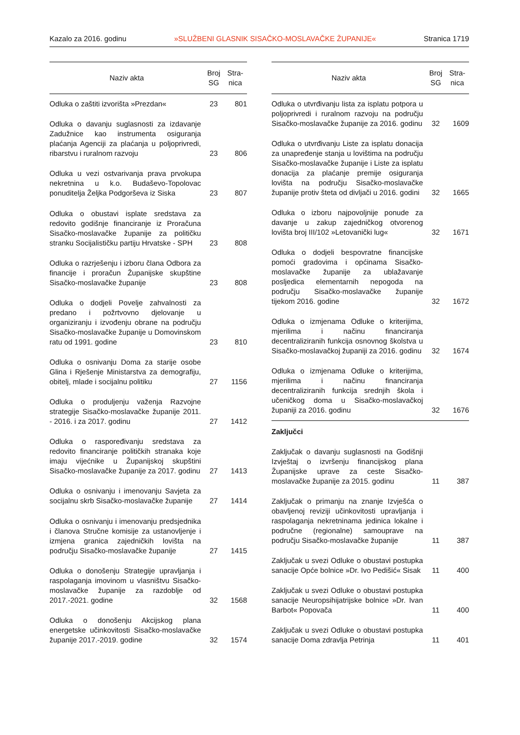Kazalo za 2016. godinu »SLUŽBENI GLASNIK SISAČKO-MOSLAVAČKE ŽUPANIJE« Stranica 1719
| Naziv akta | Broj SG | Stra- nica |
| --- | --- | --- |
| Odluka o zaštiti izvorišta »Prezdan« | 23 | 801 |
| Odluka o davanju suglasnosti za izdavanje Zadužnice kao instrumenta osiguranja plaćanja Agenciji za plaćanja u poljoprivredi, ribarstvu i ruralnom razvoju | 23 | 806 |
| Odluka u vezi ostvarivanja prava prvokupa nekretnina u k.o. Budaševo-Topolovac ponuditelja Željka Podgorševa iz Siska | 23 | 807 |
| Odluka o obustavi isplate sredstava za redovito godišnje financiranje iz Proračuna Sisačko-moslavačke županije za političku stranku Socijalističku partiju Hrvatske - SPH | 23 | 808 |
| Odluka o razrješenju i izboru člana Odbora za financije i proračun Županijske skupštine Sisačko-moslavačke županije | 23 | 808 |
| Odluka o dodjeli Povelje zahvalnosti za predano i požrtvovno djelovanje u organiziranju i izvođenju obrane na području Sisačko-moslavačke županije u Domovinskom ratu od 1991. godine | 23 | 810 |
| Odluka o osnivanju Doma za starije osobe Glina i Rješenje Ministarstva za demografiju, obitelj, mlade i socijalnu politiku | 27 | 1156 |
| Odluka o produljenju važenja Razvojne strategije Sisačko-moslavačke županije 2011. - 2016. i za 2017. godinu | 27 | 1412 |
| Odluka o raspoređivanju sredstava za redovito financiranje političkih stranaka koje imaju vijećnike u Županijskoj skupštini Sisačko-moslavačke županije za 2017. godinu | 27 | 1413 |
| Odluka o osnivanju i imenovanju Savjeta za socijalnu skrb Sisačko-moslavačke županije | 27 | 1414 |
| Odluka o osnivanju i imenovanju predsjednika i članova Stručne komisije za ustanovljenje i izmjena granica zajedničkih lovišta na području Sisačko-moslavačke županije | 27 | 1415 |
| Odluka o donošenju Strategije upravljanja i raspolaganja imovinom u vlasništvu Sisačko-moslavačke županije za razdoblje od 2017.-2021. godine | 32 | 1568 |
| Odluka o donošenju Akcijskog plana energetske učinkovitosti Sisačko-moslavačke županije 2017.-2019. godine | 32 | 1574 |
| Naziv akta | Broj SG | Stra- nica |
| --- | --- | --- |
| Odluka o utvrđivanju lista za isplatu potpora u poljoprivredi i ruralnom razvoju na području Sisačko-moslavačke županije za 2016. godinu | 32 | 1609 |
| Odluka o utvrđivanju Liste za isplatu donacija za unapređenje stanja u lovištima na području Sisačko-moslavačke županije i Liste za isplatu donacija za plaćanje premije osiguranja lovišta na području Sisačko-moslavačke županije protiv šteta od divljači u 2016. godini | 32 | 1665 |
| Odluka o izboru najpovoljnije ponude za davanje u zakup zajedničkog otvorenog lovišta broj III/102 »Letovanički lug« | 32 | 1671 |
| Odluka o dodjeli bespovratne financijske pomoći gradovima i općinama Sisačko-moslavačke županije za ublažavanje posljedica elementarnih nepogoda na području Sisačko-moslavačke županije tijekom 2016. godine | 32 | 1672 |
| Odluka o izmjenama Odluke o kriterijima, mjerilima i načinu financiranja decentraliziranih funkcija osnovnog školstva u Sisačko-moslavačkoj županiji za 2016. godinu | 32 | 1674 |
| Odluka o izmjenama Odluke o kriterijima, mjerilima i načinu financiranja decentraliziranih funkcija srednjih škola i učeničkog doma u Sisačko-moslavačkoj županiji za 2016. godinu | 32 | 1676 |
| Zaključci | | |
| Zaključak o davanju suglasnosti na Godišnji Izvještaj o izvršenju financijskog plana Županijske uprave za ceste Sisačko-moslavačke županije za 2015. godinu | 11 | 387 |
| Zaključak o primanju na znanje Izvješća o obavljenoj reviziji učinkovitosti upravljanja i raspolaganja nekretninama jedinica lokalne i područne (regionalne) samouprave na području Sisačko-moslavačke županije | 11 | 387 |
| Zaključak u svezi Odluke o obustavi postupka sanacije Opće bolnice »Dr. Ivo Pedišić« Sisak | 11 | 400 |
| Zaključak u svezi Odluke o obustavi postupka sanacije Neuropsihijatrijske bolnice »Dr. Ivan Barbot« Popovača | 11 | 400 |
| Zaključak u svezi Odluke o obustavi postupka sanacije Doma zdravlja Petrinja | 11 | 401 |